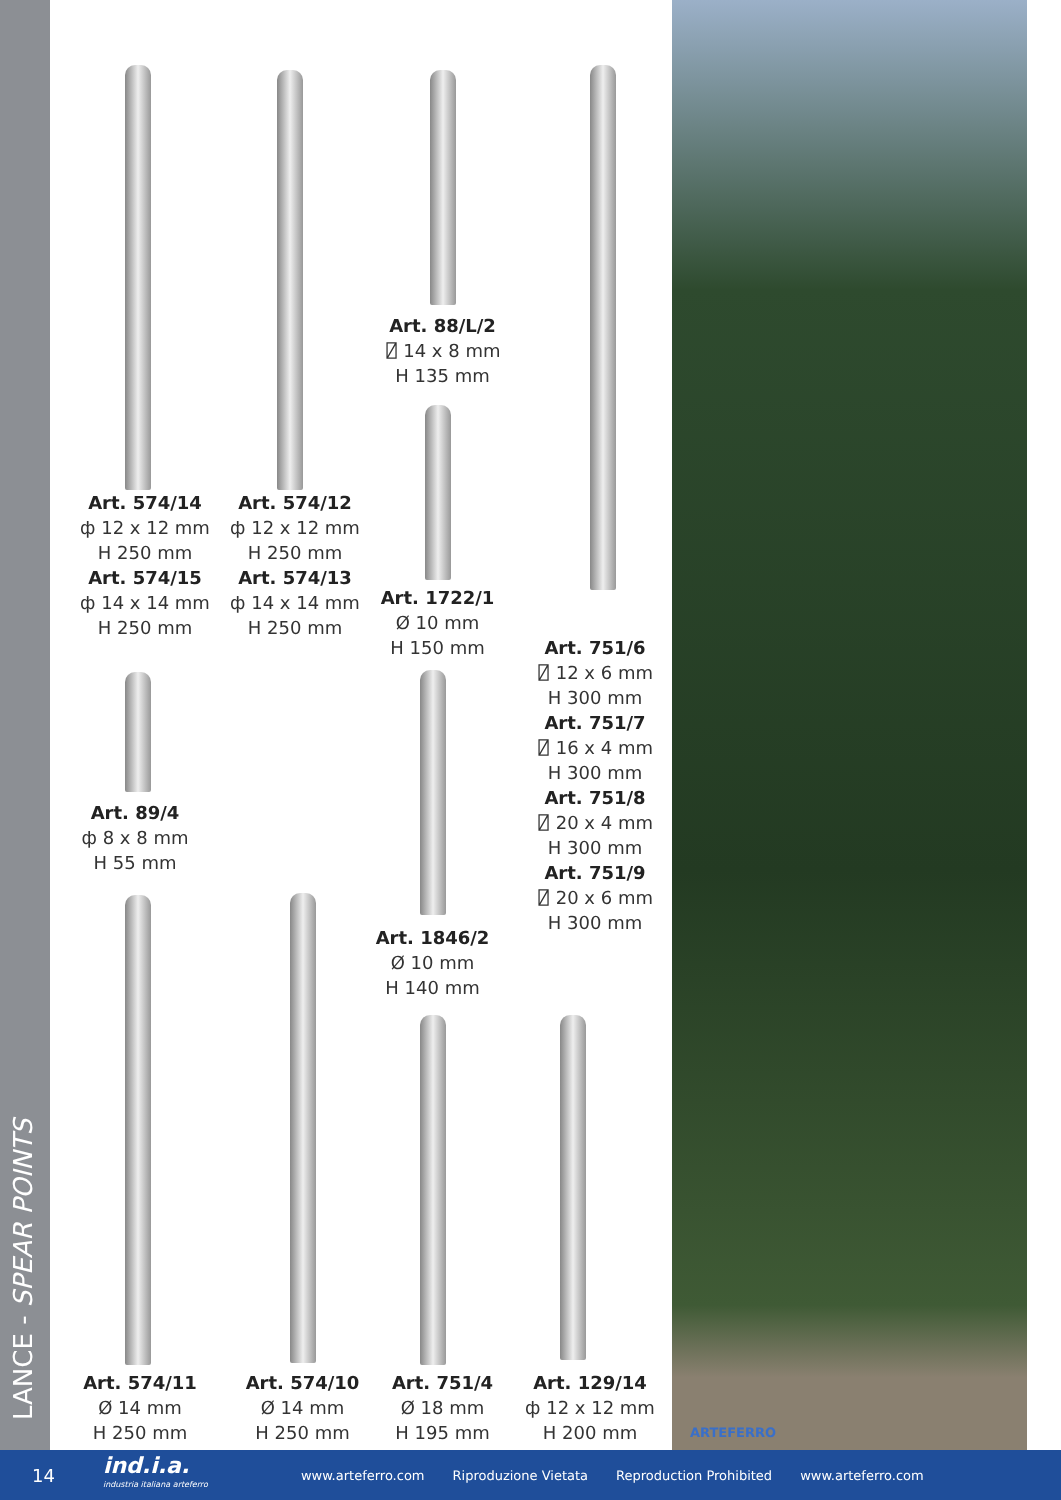LANCE - SPEAR POINTS
Art. 88/L/2
⍁ 14 x 8 mm
H 135 mm
Art. 574/14
ф 12 x 12 mm
H 250 mm
Art. 574/15
ф 14 x 14 mm
H 250 mm
Art. 574/12
ф 12 x 12 mm
H 250 mm
Art. 574/13
ф 14 x 14 mm
H 250 mm
Art. 1722/1
Ø 10 mm
H 150 mm
Art. 751/6
⍁ 12 x 6 mm
H 300 mm
Art. 751/7
⍁ 16 x 4 mm
H 300 mm
Art. 751/8
⍁ 20 x 4 mm
H 300 mm
Art. 751/9
⍁ 20 x 6 mm
H 300 mm
Art. 89/4
ф 8 x 8 mm
H 55 mm
Art. 1846/2
Ø 10 mm
H 140 mm
Art. 574/11
Ø 14 mm
H 250 mm
Art. 574/10
Ø 14 mm
H 250 mm
Art. 751/4
Ø 18 mm
H 195 mm
Art. 129/14
ф 12 x 12 mm
H 200 mm
ARTEFERRO
14 ind.i.a.
industria italiana arteferro www.arteferro.com Riproduzione Vietata Reproduction Prohibited www.arteferro.com